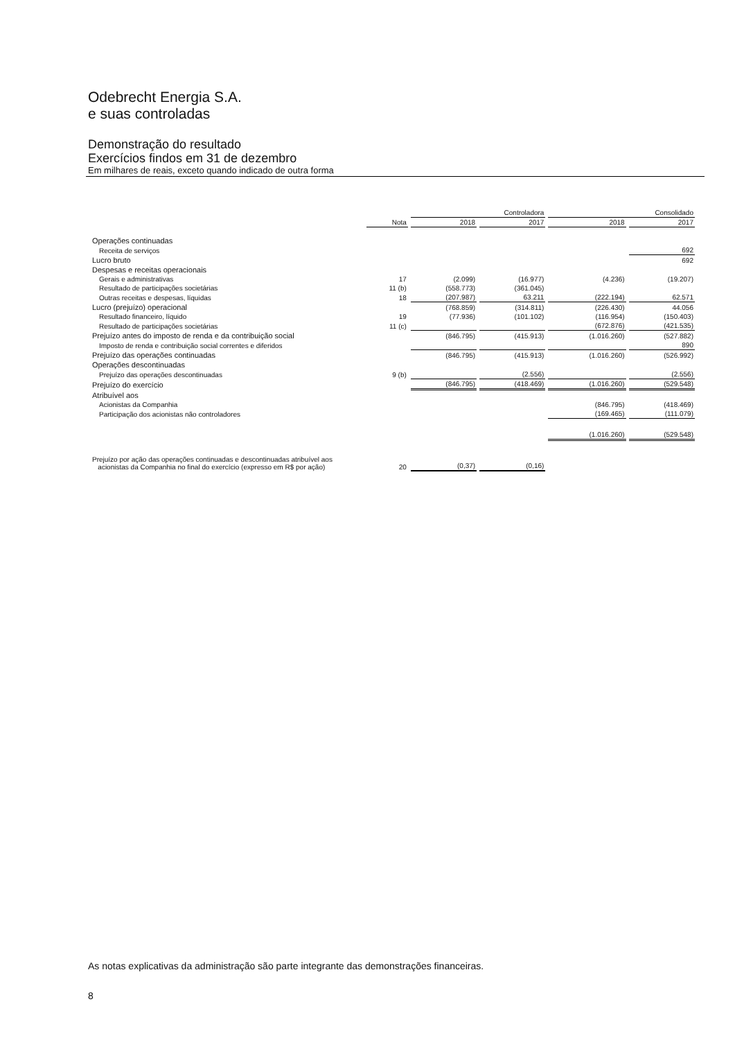Odebrecht Energia S.A.
e suas controladas
Demonstração do resultado
Exercícios findos em 31 de dezembro
Em milhares de reais, exceto quando indicado de outra forma
| | | Controladora | | Consolidado | |
| --- | --- | --- | --- | --- | --- |
| | Nota | 2018 | 2017 | 2018 | 2017 |
| Operações continuadas | | | | | |
| Receita de serviços | | | | | 692 |
| Lucro bruto | | | | | 692 |
| Despesas e receitas operacionais | | | | | |
| Gerais e administrativas | 17 | (2.099) | (16.977) | (4.236) | (19.207) |
| Resultado de participações societárias | 11 (b) | (558.773) | (361.045) | | |
| Outras receitas e despesas, líquidas | 18 | (207.987) | 63.211 | (222.194) | 62.571 |
| Lucro (prejuízo) operacional | | (768.859) | (314.811) | (226.430) | 44.056 |
| Resultado financeiro, líquido | 19 | (77.936) | (101.102) | (116.954) | (150.403) |
| Resultado de participações societárias | 11 (c) | | | (672.876) | (421.535) |
| Prejuízo antes do imposto de renda e da contribuição social | | (846.795) | (415.913) | (1.016.260) | (527.882) |
| Imposto de renda e contribuição social correntes e diferidos | | | | | 890 |
| Prejuízo das operações continuadas | | (846.795) | (415.913) | (1.016.260) | (526.992) |
| Operações descontinuadas | | | | | |
| Prejuízo das operações descontinuadas | 9 (b) | | (2.556) | | (2.556) |
| Prejuízo do exercício | | (846.795) | (418.469) | (1.016.260) | (529.548) |
| Atribuível aos | | | | | |
| Acionistas da Companhia | | | | (846.795) | (418.469) |
| Participação dos acionistas não controladores | | | | (169.465) | (111.079) |
| | | | | (1.016.260) | (529.548) |
| Prejuízo por ação das operações continuadas e descontinuadas atribuível aos acionistas da Companhia no final do exercício (expresso em R$ por ação) | 20 | (0,37) | (0,16) | | |
As notas explicativas da administração são parte integrante das demonstrações financeiras.
8